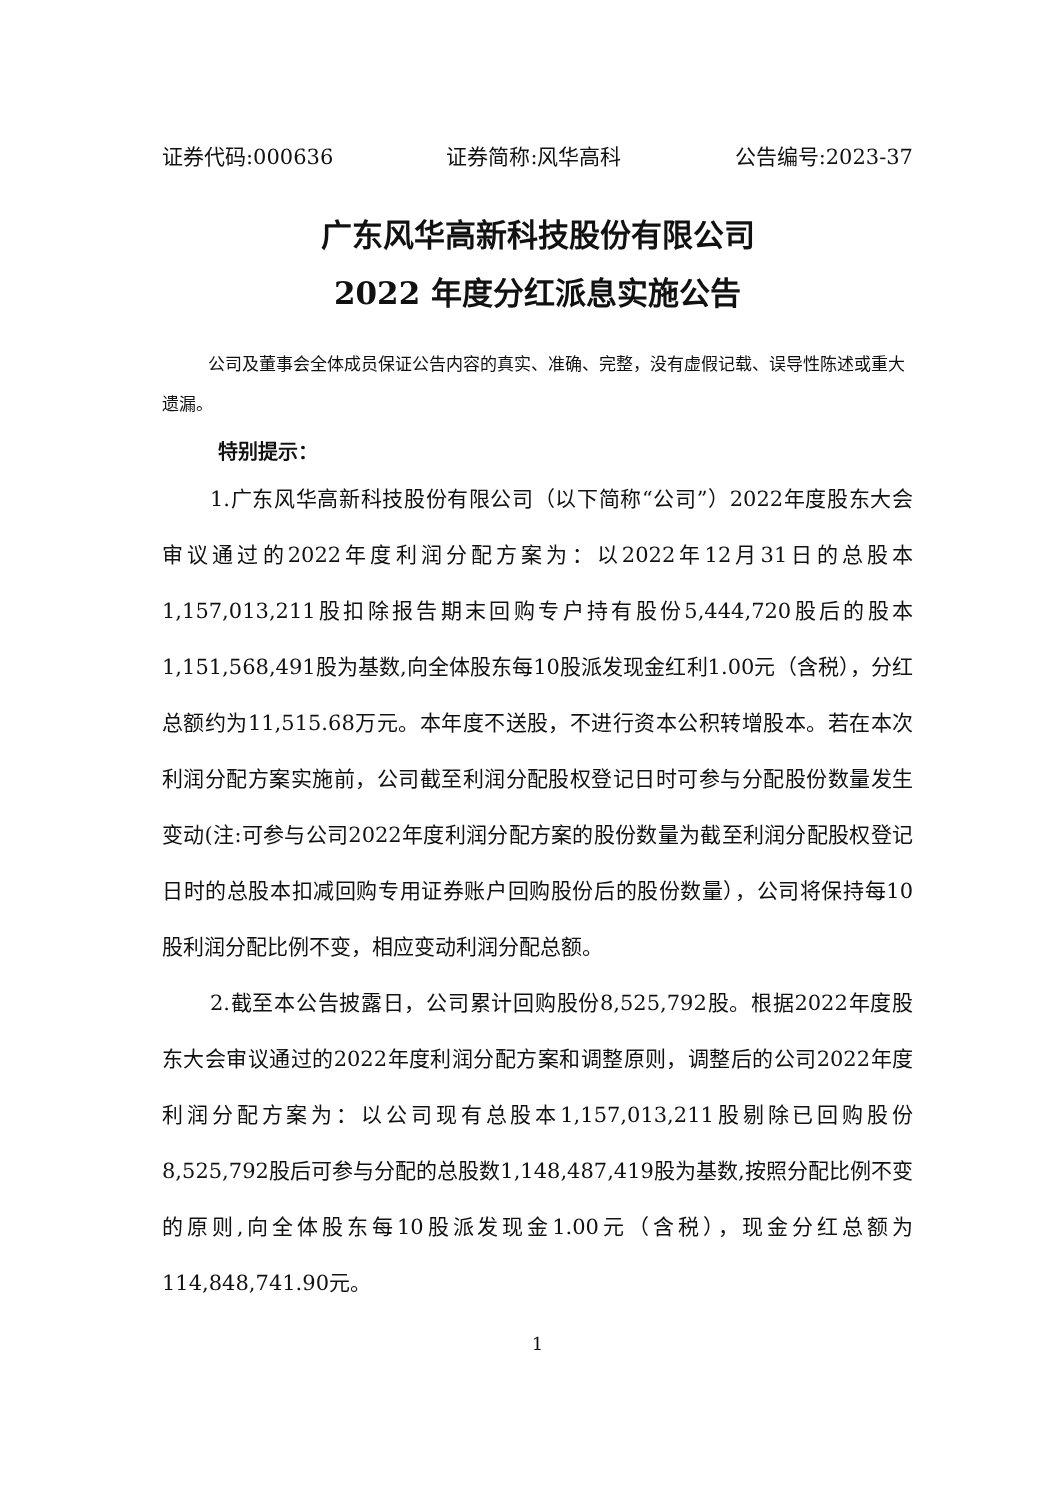证券代码:000636 证券简称:风华高科 公告编号:2023-37
广东风华高新科技股份有限公司
2022 年度分红派息实施公告
公司及董事会全体成员保证公告内容的真实、准确、完整，没有虚假记载、误导性陈述或重大遗漏。
特别提示：
1.广东风华高新科技股份有限公司（以下简称“公司”）2022年度股东大会审议通过的2022年度利润分配方案为：以2022年12月31日的总股本1,157,013,211股扣除报告期末回购专户持有股份5,444,720股后的股本1,151,568,491股为基数,向全体股东每10股派发现金红利1.00元（含税），分红总额约为11,515.68万元。本年度不送股，不进行资本公积转增股本。若在本次利润分配方案实施前，公司截至利润分配股权登记日时可参与分配股份数量发生变动(注:可参与公司2022年度利润分配方案的股份数量为截至利润分配股权登记日时的总股本扣减回购专用证券账户回购股份后的股份数量），公司将保持每10股利润分配比例不变，相应变动利润分配总额。
2.截至本公告披露日，公司累计回购股份8,525,792股。根据2022年度股东大会审议通过的2022年度利润分配方案和调整原则，调整后的公司2022年度利润分配方案为：以公司现有总股本1,157,013,211股剔除已回购股份8,525,792股后可参与分配的总股数1,148,487,419股为基数,按照分配比例不变的原则,向全体股东每10股派发现金1.00元（含税），现金分红总额为114,848,741.90元。
1